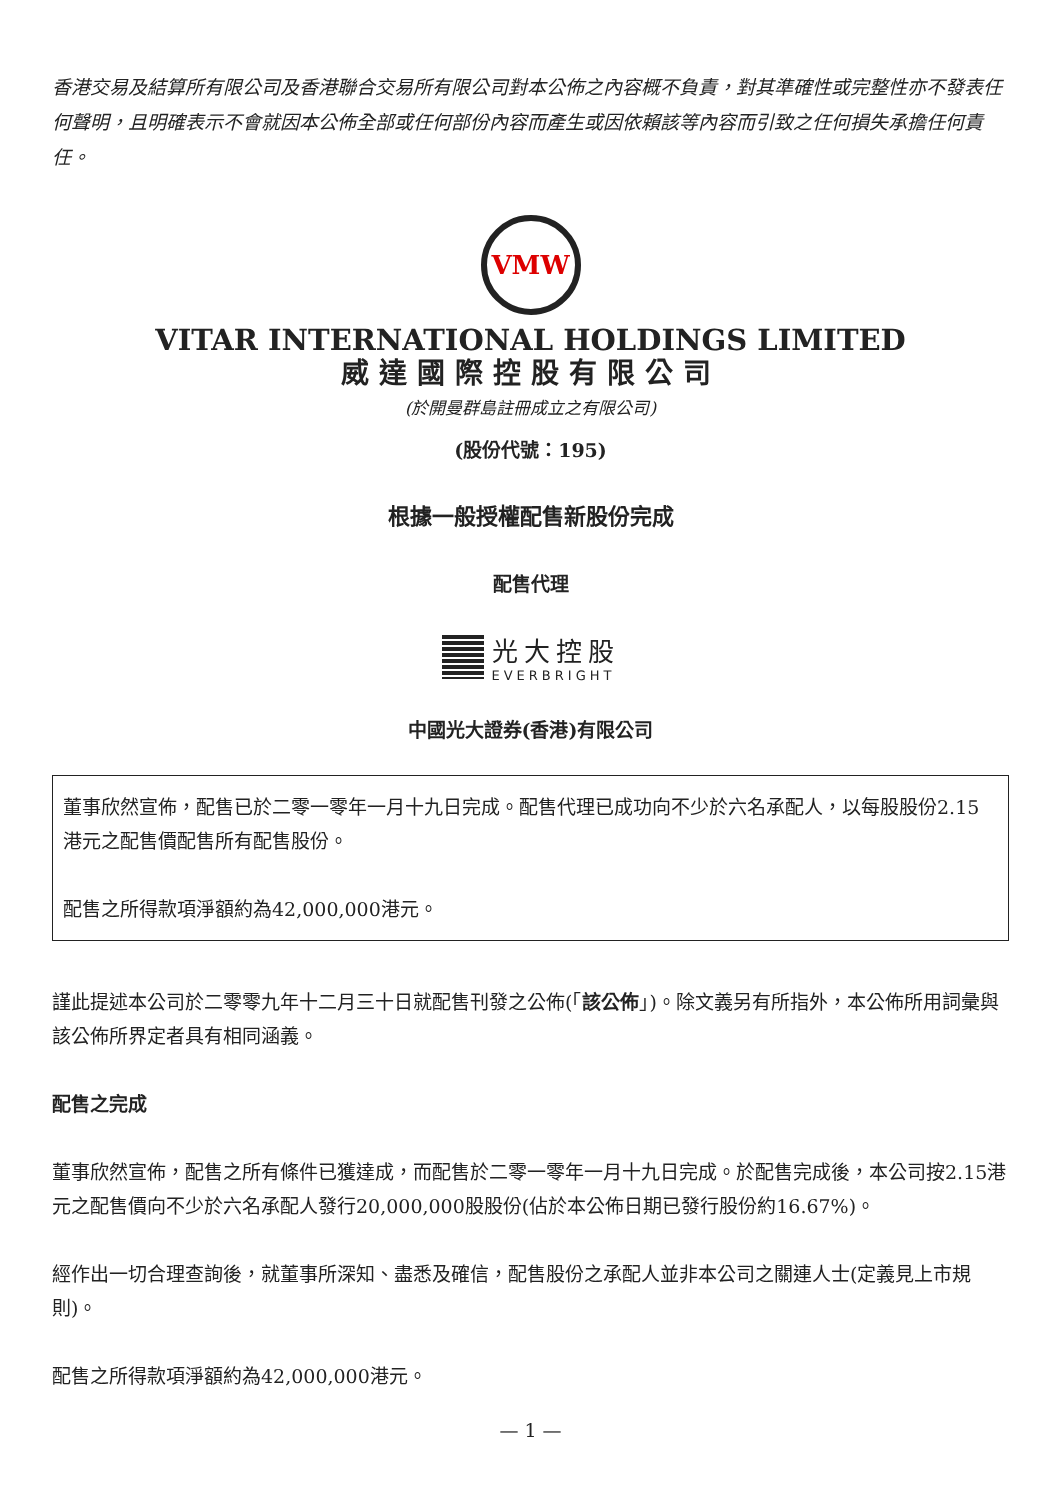香港交易及結算所有限公司及香港聯合交易所有限公司對本公佈之內容概不負責，對其準確性或完整性亦不發表任何聲明，且明確表示不會就因本公佈全部或任何部份內容而產生或因依賴該等內容而引致之任何損失承擔任何責任。
VMW
VITAR INTERNATIONAL HOLDINGS LIMITED
威達國際控股有限公司
(於開曼群島註冊成立之有限公司)
(股份代號：195)
根據一般授權配售新股份完成
配售代理
光大控股
EVERBRIGHT
中國光大證券(香港)有限公司
董事欣然宣佈，配售已於二零一零年一月十九日完成。配售代理已成功向不少於六名承配人，以每股股份2.15港元之配售價配售所有配售股份。
配售之所得款項淨額約為42,000,000港元。
謹此提述本公司於二零零九年十二月三十日就配售刊發之公佈(「該公佈」)。除文義另有所指外，本公佈所用詞彙與該公佈所界定者具有相同涵義。
配售之完成
董事欣然宣佈，配售之所有條件已獲達成，而配售於二零一零年一月十九日完成。於配售完成後，本公司按2.15港元之配售價向不少於六名承配人發行20,000,000股股份(佔於本公佈日期已發行股份約16.67%)。
經作出一切合理查詢後，就董事所深知、盡悉及確信，配售股份之承配人並非本公司之關連人士(定義見上市規則)。
配售之所得款項淨額約為42,000,000港元。
— 1 —